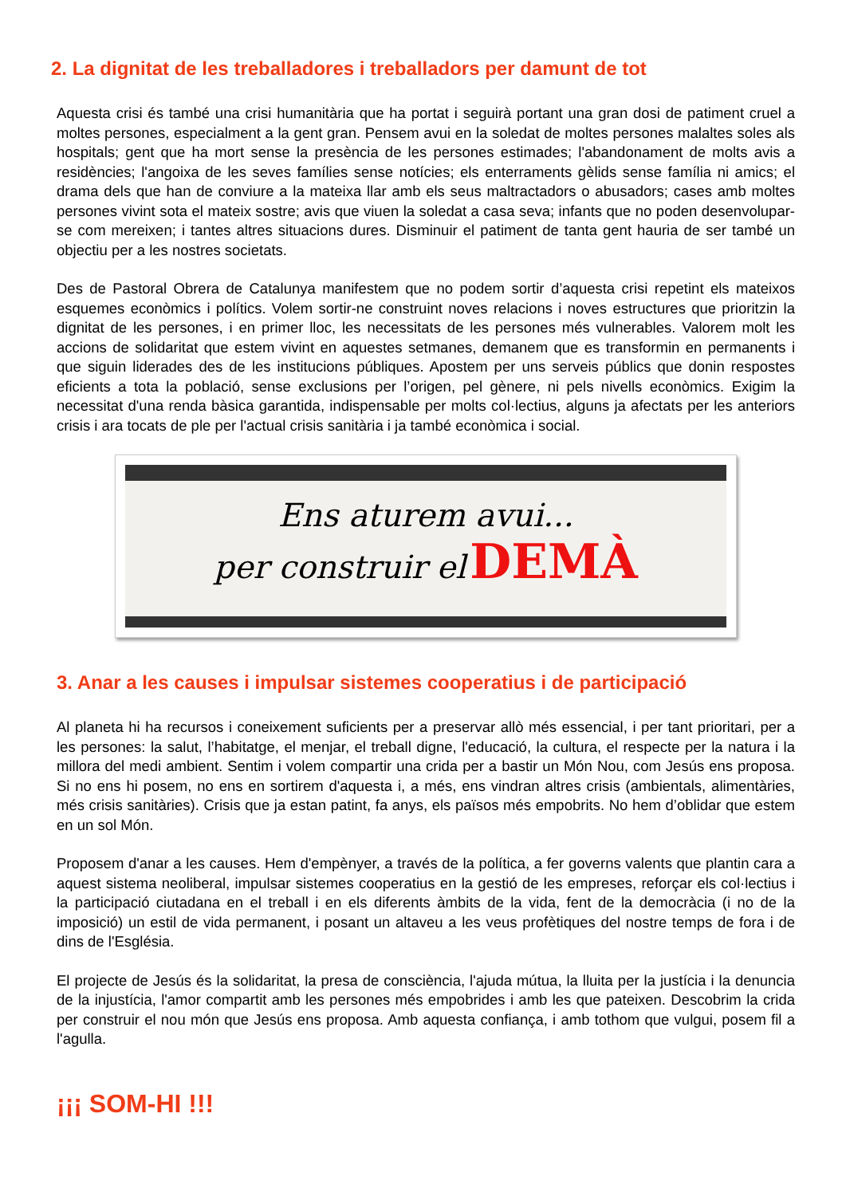2. La dignitat de les treballadores i treballadors per damunt de tot
Aquesta crisi és també una crisi humanitària que ha portat i seguirà portant una gran dosi de patiment cruel a moltes persones, especialment a la gent gran. Pensem avui en la soledat de moltes persones malaltes soles als hospitals; gent que ha mort sense la presència de les persones estimades; l'abandonament de molts avis a residències; l'angoixa de les seves famílies sense notícies; els enterraments gèlids sense família ni amics; el drama dels que han de conviure a la mateixa llar amb els seus maltractadors o abusadors; cases amb moltes persones vivint sota el mateix sostre; avis que viuen la soledat a casa seva; infants que no poden desenvolupar-se com mereixen; i tantes altres situacions dures. Disminuir el patiment de tanta gent hauria de ser també un objectiu per a les nostres societats.
Des de Pastoral Obrera de Catalunya manifestem que no podem sortir d’aquesta crisi repetint els mateixos esquemes econòmics i polítics. Volem sortir-ne construint noves relacions i noves estructures que prioritzin la dignitat de les persones, i en primer lloc, les necessitats de les persones més vulnerables. Valorem molt les accions de solidaritat que estem vivint en aquestes setmanes, demanem que es transformin en permanents i que siguin liderades des de les institucions públiques. Apostem per uns serveis públics que donin respostes eficients a tota la població, sense exclusions per l’origen, pel gènere, ni pels nivells econòmics. Exigim la necessitat d'una renda bàsica garantida, indispensable per molts col·lectius, alguns ja afectats per les anteriors crisis i ara tocats de ple per l'actual crisis sanitària i ja també econòmica i social.
Ens aturem avui...
per construir el DEMÀ
3. Anar a les causes i impulsar sistemes cooperatius i de participació
Al planeta hi ha recursos i coneixement suficients per a preservar allò més essencial, i per tant prioritari, per a les persones: la salut, l’habitatge, el menjar, el treball digne, l'educació, la cultura, el respecte per la natura i la millora del medi ambient. Sentim i volem compartir una crida per a bastir un Món Nou, com Jesús ens proposa. Si no ens hi posem, no ens en sortirem d'aquesta i, a més, ens vindran altres crisis (ambientals, alimentàries, més crisis sanitàries). Crisis que ja estan patint, fa anys, els països més empobrits. No hem d’oblidar que estem en un sol Món.
Proposem d'anar a les causes. Hem d'empènyer, a través de la política, a fer governs valents que plantin cara a aquest sistema neoliberal, impulsar sistemes cooperatius en la gestió de les empreses, reforçar els col·lectius i la participació ciutadana en el treball i en els diferents àmbits de la vida, fent de la democràcia (i no de la imposició) un estil de vida permanent, i posant un altaveu a les veus profètiques del nostre temps de fora i de dins de l'Església.
El projecte de Jesús és la solidaritat, la presa de consciència, l'ajuda mútua, la lluita per la justícia i la denuncia de la injustícia, l'amor compartit amb les persones més empobrides i amb les que pateixen. Descobrim la crida per construir el nou món que Jesús ens proposa. Amb aquesta confiança, i amb tothom que vulgui, posem fil a l'agulla.
¡¡¡ SOM-HI !!!